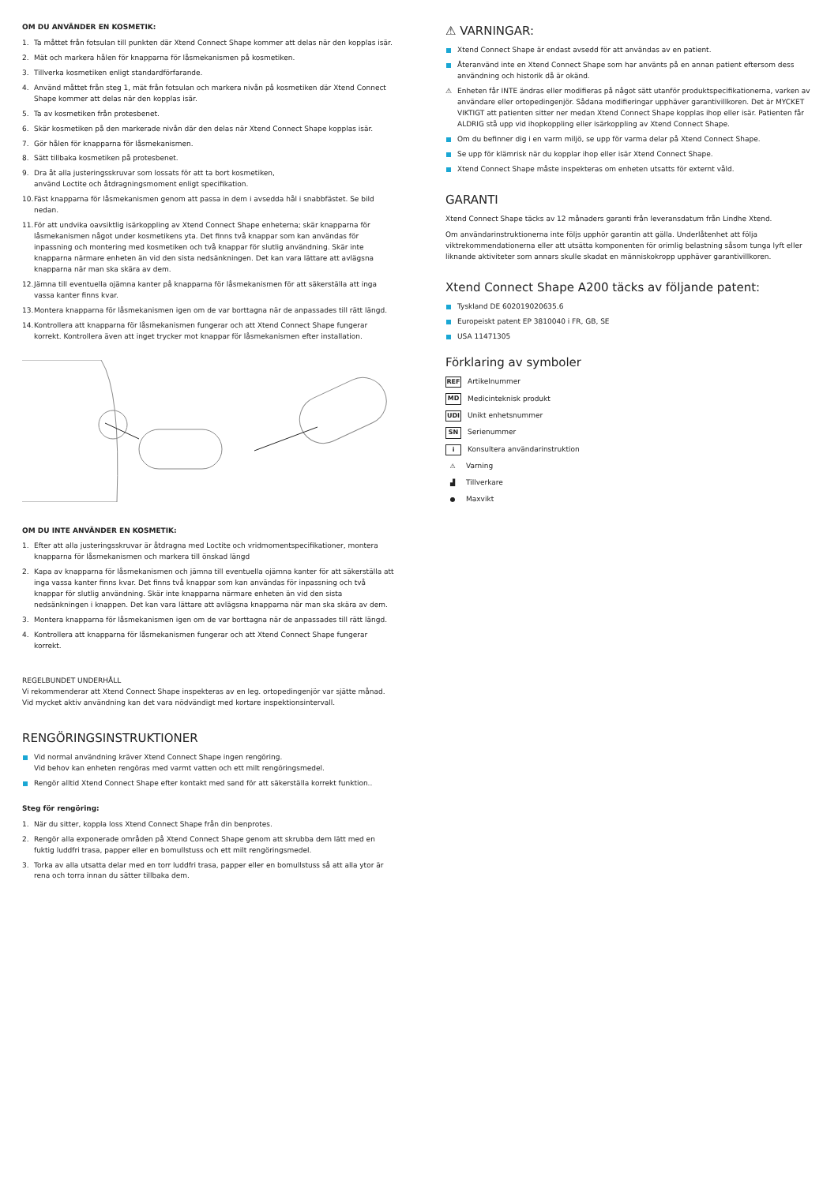OM DU ANVÄNDER EN KOSMETIK:
1. Ta måttet från fotsulan till punkten där Xtend Connect Shape kommer att delas när den kopplas isär.
2. Mät och markera hålen för knapparna för låsmekanismen på kosmetiken.
3. Tillverka kosmetiken enligt standardförfarande.
4. Använd måttet från steg 1, mät från fotsulan och markera nivån på kosmetiken där Xtend Connect Shape kommer att delas när den kopplas isär.
5. Ta av kosmetiken från protesbenet.
6. Skär kosmetiken på den markerade nivån där den delas när Xtend Connect Shape kopplas isär.
7. Gör hålen för knapparna för låsmekanismen.
8. Sätt tillbaka kosmetiken på protesbenet.
9. Dra åt alla justeringsskruvar som lossats för att ta bort kosmetiken,
använd Loctite och åtdragningsmoment enligt specifikation.
10. Fäst knapparna för låsmekanismen genom att passa in dem i avsedda hål i snabbfästet. Se bild nedan.
11. För att undvika oavsiktlig isärkoppling av Xtend Connect Shape enheterna; skär knapparna för låsmekanismen något under kosmetikens yta. Det finns två knappar som kan användas för inpassning och montering med kosmetiken och två knappar för slutlig användning. Skär inte knapparna närmare enheten än vid den sista nedsänkningen. Det kan vara lättare att avlägsna knapparna när man ska skära av dem.
12. Jämna till eventuella ojämna kanter på knapparna för låsmekanismen för att säkerställa att inga vassa kanter finns kvar.
13. Montera knapparna för låsmekanismen igen om de var borttagna när de anpassades till rätt längd.
14. Kontrollera att knapparna för låsmekanismen fungerar och att Xtend Connect Shape fungerar korrekt. Kontrollera även att inget trycker mot knappar för låsmekanismen efter installation.
OM DU INTE ANVÄNDER EN KOSMETIK:
1. Efter att alla justeringsskruvar är åtdragna med Loctite och vridmomentspecifikationer, montera knapparna för låsmekanismen och markera till önskad längd
2. Kapa av knapparna för låsmekanismen och jämna till eventuella ojämna kanter för att säkerställa att inga vassa kanter finns kvar. Det finns två knappar som kan användas för inpassning och två knappar för slutlig användning. Skär inte knapparna närmare enheten än vid den sista nedsänkningen i knappen. Det kan vara lättare att avlägsna knapparna när man ska skära av dem.
3. Montera knapparna för låsmekanismen igen om de var borttagna när de anpassades till rätt längd.
4. Kontrollera att knapparna för låsmekanismen fungerar och att Xtend Connect Shape fungerar korrekt.
REGELBUNDET UNDERHÅLL
Vi rekommenderar att Xtend Connect Shape inspekteras av en leg. ortopedingenjör var sjätte månad.
Vid mycket aktiv användning kan det vara nödvändigt med kortare inspektionsintervall.
RENGÖRINGSINSTRUKTIONER
Vid normal användning kräver Xtend Connect Shape ingen rengöring.
Vid behov kan enheten rengöras med varmt vatten och ett milt rengöringsmedel.
Rengör alltid Xtend Connect Shape efter kontakt med sand för att säkerställa korrekt funktion..
Steg för rengöring:
1. När du sitter, koppla loss Xtend Connect Shape från din benprotes.
2. Rengör alla exponerade områden på Xtend Connect Shape genom att skrubba dem lätt med en fuktig luddfri trasa, papper eller en bomullstuss och ett milt rengöringsmedel.
3. Torka av alla utsatta delar med en torr luddfri trasa, papper eller en bomullstuss så att alla ytor är rena och torra innan du sätter tillbaka dem.
⚠ VARNINGAR:
Xtend Connect Shape är endast avsedd för att användas av en patient.
Återanvänd inte en Xtend Connect Shape som har använts på en annan patient eftersom dess användning och historik då är okänd.
⚠ Enheten får INTE ändras eller modifieras på något sätt utanför produktspecifikationerna, varken av användare eller ortopedingenjör. Sådana modifieringar upphäver garantivillkoren. Det är MYCKET VIKTIGT att patienten sitter ner medan Xtend Connect Shape kopplas ihop eller isär. Patienten får ALDRIG stå upp vid ihopkoppling eller isärkoppling av Xtend Connect Shape.
Om du befinner dig i en varm miljö, se upp för varma delar på Xtend Connect Shape.
Se upp för klämrisk när du kopplar ihop eller isär Xtend Connect Shape.
Xtend Connect Shape måste inspekteras om enheten utsatts för externt våld.
GARANTI
Xtend Connect Shape täcks av 12 månaders garanti från leveransdatum från Lindhe Xtend.
Om användarinstruktionerna inte följs upphör garantin att gälla. Underlåtenhet att följa viktrekommendationerna eller att utsätta komponenten för orimlig belastning såsom tunga lyft eller liknande aktiviteter som annars skulle skadat en människokropp upphäver garantivillkoren.
Xtend Connect Shape A200 täcks av följande patent:
Tyskland DE 602019020635.6
Europeiskt patent EP 3810040 i FR, GB, SE
USA 11471305
Förklaring av symboler
REF Artikelnummer
MD Medicinteknisk produkt
UDI Unikt enhetsnummer
SN Serienummer
i Konsultera användarinstruktion
⚠ Varning
▟ Tillverkare
● Maxvikt